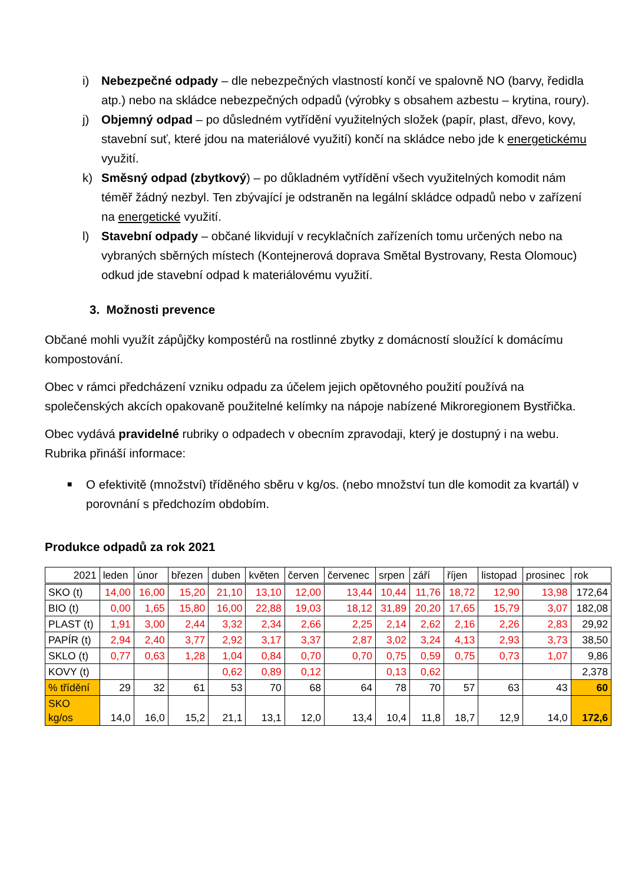i) Nebezpečné odpady – dle nebezpečných vlastností končí ve spalovně NO (barvy, ředidla atp.) nebo na skládce nebezpečných odpadů (výrobky s obsahem azbestu – krytina, roury).
j) Objemný odpad – po důsledném vytřídění využitelných složek (papír, plast, dřevo, kovy, stavební suť, které jdou na materiálové využití) končí na skládce nebo jde k energetickému využití.
k) Směsný odpad (zbytkový) – po důkladném vytřídění všech využitelných komodit nám téměř žádný nezbyl. Ten zbývající je odstraněn na legální skládce odpadů nebo v zařízení na energetické využití.
l) Stavební odpady – občané likvidují v recyklačních zařízeních tomu určených nebo na vybraných sběrných místech (Kontejnerová doprava Smětal Bystrovany, Resta Olomouc) odkud jde stavební odpad k materiálovému využití.
3. Možnosti prevence
Občané mohli využít zápůjčky kompostérů na rostlinné zbytky z domácností sloužící k domácímu kompostování.
Obec v rámci předcházení vzniku odpadu za účelem jejich opětovného použití používá na společenských akcích opakovaně použitelné kelímky na nápoje nabízené Mikroregionem Bystřička.
Obec vydává pravidelné rubriky o odpadech v obecním zpravodaji, který je dostupný i na webu. Rubrika přináší informace:
■
O efektivitě (množství) tříděného sběru v kg/os. (nebo množství tun dle komodit za kvartál) v porovnání s předchozím obdobím.
Produkce odpadů za rok 2021
| 2021 | leden | únor | březen | duben | květen | červen | červenec | srpen | září | říjen | listopad | prosinec | rok |
| --- | --- | --- | --- | --- | --- | --- | --- | --- | --- | --- | --- | --- | --- |
| SKO (t) | 14,00 | 16,00 | 15,20 | 21,10 | 13,10 | 12,00 | 13,44 | 10,44 | 11,76 | 18,72 | 12,90 | 13,98 | 172,64 |
| BIO (t) | 0,00 | 1,65 | 15,80 | 16,00 | 22,88 | 19,03 | 18,12 | 31,89 | 20,20 | 17,65 | 15,79 | 3,07 | 182,08 |
| PLAST (t) | 1,91 | 3,00 | 2,44 | 3,32 | 2,34 | 2,66 | 2,25 | 2,14 | 2,62 | 2,16 | 2,26 | 2,83 | 29,92 |
| PAPÍR (t) | 2,94 | 2,40 | 3,77 | 2,92 | 3,17 | 3,37 | 2,87 | 3,02 | 3,24 | 4,13 | 2,93 | 3,73 | 38,50 |
| SKLO (t) | 0,77 | 0,63 | 1,28 | 1,04 | 0,84 | 0,70 | 0,70 | 0,75 | 0,59 | 0,75 | 0,73 | 1,07 | 9,86 |
| KOVY (t) | | | | 0,62 | 0,89 | 0,12 | | 0,13 | 0,62 | | | | 2,378 |
| % třídění | 29 | 32 | 61 | 53 | 70 | 68 | 64 | 78 | 70 | 57 | 63 | 43 | 60 |
| SKO kg/os | 14,0 | 16,0 | 15,2 | 21,1 | 13,1 | 12,0 | 13,4 | 10,4 | 11,8 | 18,7 | 12,9 | 14,0 | 172,6 |